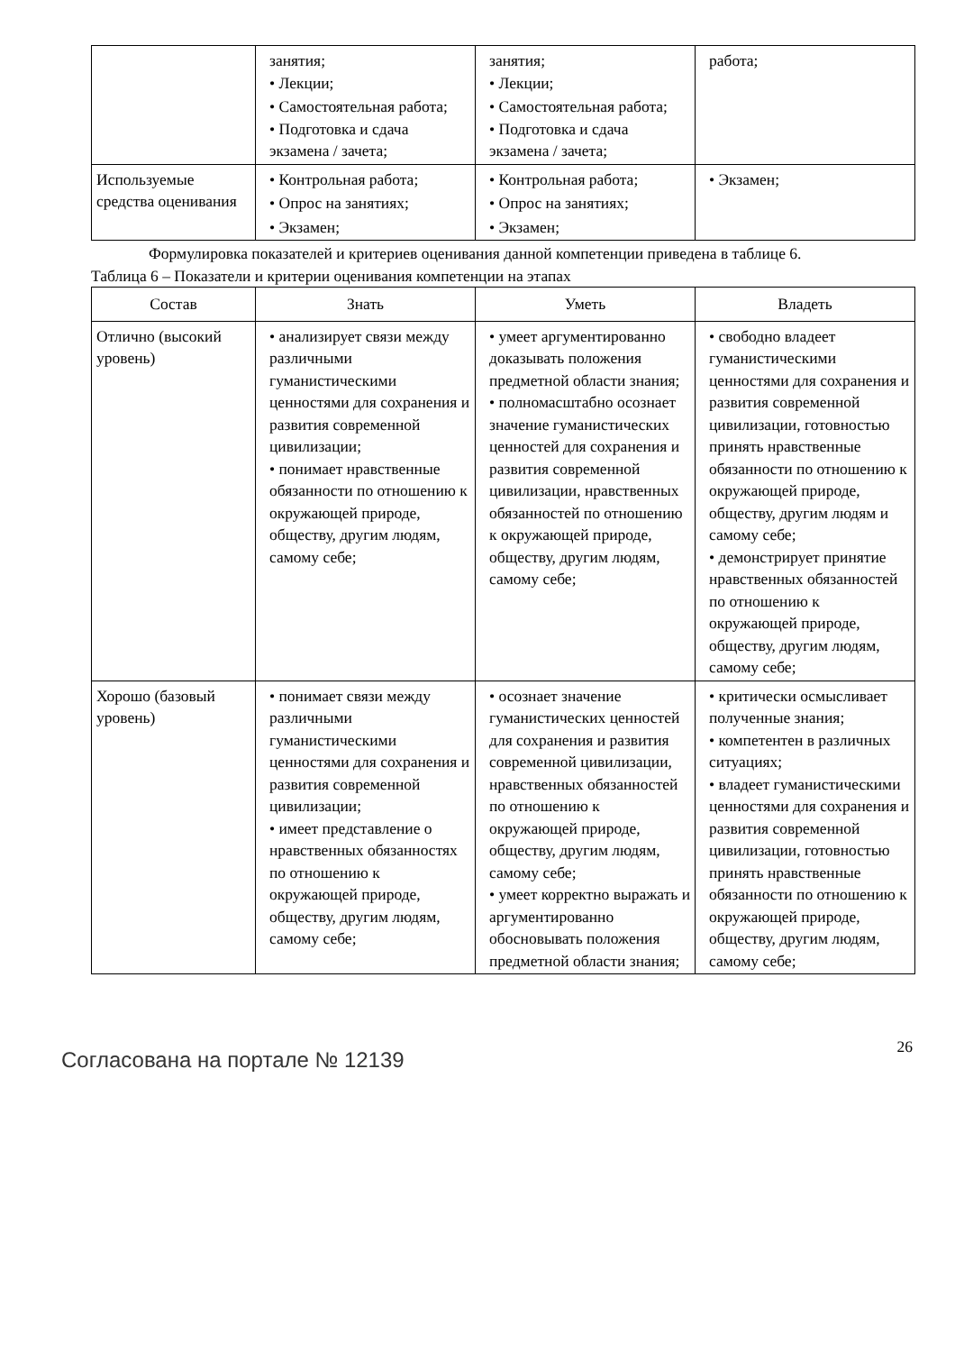| | занятия; • Лекции; • Самостоятельная работа; • Подготовка и сдача экзамена / зачета; | занятия; • Лекции; • Самостоятельная работа; • Подготовка и сдача экзамена / зачета; | работа; |
| Используемые средства оценивания | • Контрольная работа; • Опрос на занятиях; • Экзамен; | • Контрольная работа; • Опрос на занятиях; • Экзамен; | • Экзамен; |
Формулировка показателей и критериев оценивания данной компетенции приведена в таблице 6.
Таблица 6 – Показатели и критерии оценивания компетенции на этапах
| Состав | Знать | Уметь | Владеть |
| --- | --- | --- | --- |
| Отлично (высокий уровень) | • анализирует связи между различными гуманистическими ценностями для сохранения и развития современной цивилизации; • понимает нравственные обязанности по отношению к окружающей природе, обществу, другим людям, самому себе; | • умеет аргументированно доказывать положения предметной области знания; • полномасштабно осознает значение гуманистических ценностей для сохранения и развития современной цивилизации, нравственных обязанностей по отношению к окружающей природе, обществу, другим людям, самому себе; | • свободно владеет гуманистическими ценностями для сохранения и развития современной цивилизации, готовностью принять нравственные обязанности по отношению к окружающей природе, обществу, другим людям и самому себе; • демонстрирует принятие нравственных обязанностей по отношению к окружающей природе, обществу, другим людям, самому себе; |
| Хорошо (базовый уровень) | • понимает связи между различными гуманистическими ценностями для сохранения и развития современной цивилизации; • имеет представление о нравственных обязанностях по отношению к окружающей природе, обществу, другим людям, самому себе; | • осознает значение гуманистических ценностей для сохранения и развития современной цивилизации, нравственных обязанностей по отношению к окружающей природе, обществу, другим людям, самому себе; • умеет корректно выражать и аргументированно обосновывать положения предметной области знания; | • критически осмысливает полученные знания; • компетентен в различных ситуациях; • владеет гуманистическими ценностями для сохранения и развития современной цивилизации, готовностью принять нравственные обязанности по отношению к окружающей природе, обществу, другим людям, самому себе; |
Согласована на портале № 12139
26